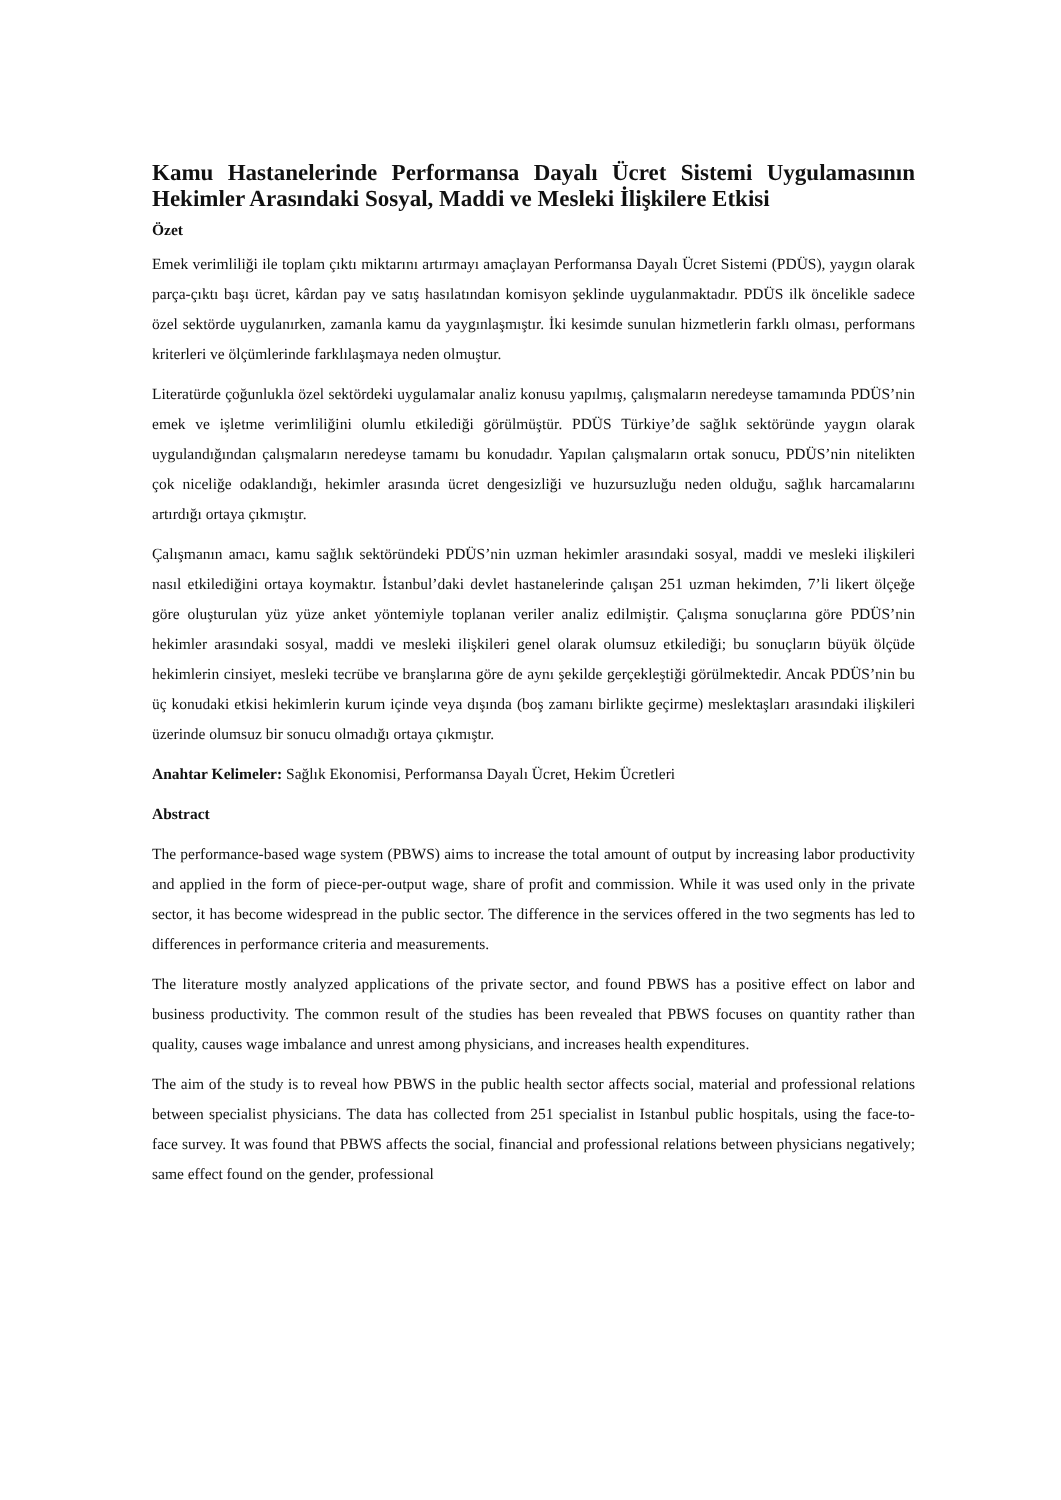Kamu Hastanelerinde Performansa Dayalı Ücret Sistemi Uygulamasının Hekimler Arasındaki Sosyal, Maddi ve Mesleki İlişkilere Etkisi
Özet
Emek verimliliği ile toplam çıktı miktarını artırmayı amaçlayan Performansa Dayalı Ücret Sistemi (PDÜS), yaygın olarak parça-çıktı başı ücret, kârdan pay ve satış hasılatından komisyon şeklinde uygulanmaktadır. PDÜS ilk öncelikle sadece özel sektörde uygulanırken, zamanla kamu da yaygınlaşmıştır. İki kesimde sunulan hizmetlerin farklı olması, performans kriterleri ve ölçümlerinde farklılaşmaya neden olmuştur.
Literatürde çoğunlukla özel sektördeki uygulamalar analiz konusu yapılmış, çalışmaların neredeyse tamamında PDÜS’nin emek ve işletme verimliliğini olumlu etkilediği görülmüştür. PDÜS Türkiye’de sağlık sektöründe yaygın olarak uygulandığından çalışmaların neredeyse tamamı bu konudadır. Yapılan çalışmaların ortak sonucu, PDÜS’nin nitelikten çok niceliğe odaklandığı, hekimler arasında ücret dengesizliği ve huzursuzluğu neden olduğu, sağlık harcamalarını artırdığı ortaya çıkmıştır.
Çalışmanın amacı, kamu sağlık sektöründeki PDÜS’nin uzman hekimler arasındaki sosyal, maddi ve mesleki ilişkileri nasıl etkilediğini ortaya koymaktır. İstanbul’daki devlet hastanelerinde çalışan 251 uzman hekimden, 7’li likert ölçeğe göre oluşturulan yüz yüze anket yöntemiyle toplanan veriler analiz edilmiştir. Çalışma sonuçlarına göre PDÜS’nin hekimler arasındaki sosyal, maddi ve mesleki ilişkileri genel olarak olumsuz etkilediği; bu sonuçların büyük ölçüde hekimlerin cinsiyet, mesleki tecrübe ve branşlarına göre de aynı şekilde gerçekleştiği görülmektedir. Ancak PDÜS’nin bu üç konudaki etkisi hekimlerin kurum içinde veya dışında (boş zamanı birlikte geçirme) meslektaşları arasındaki ilişkileri üzerinde olumsuz bir sonucu olmadığı ortaya çıkmıştır.
Anahtar Kelimeler: Sağlık Ekonomisi, Performansa Dayalı Ücret, Hekim Ücretleri
Abstract
The performance-based wage system (PBWS) aims to increase the total amount of output by increasing labor productivity and applied in the form of piece-per-output wage, share of profit and commission. While it was used only in the private sector, it has become widespread in the public sector. The difference in the services offered in the two segments has led to differences in performance criteria and measurements.
The literature mostly analyzed applications of the private sector, and found PBWS has a positive effect on labor and business productivity. The common result of the studies has been revealed that PBWS focuses on quantity rather than quality, causes wage imbalance and unrest among physicians, and increases health expenditures.
The aim of the study is to reveal how PBWS in the public health sector affects social, material and professional relations between specialist physicians. The data has collected from 251 specialist in Istanbul public hospitals, using the face-to-face survey. It was found that PBWS affects the social, financial and professional relations between physicians negatively; same effect found on the gender, professional